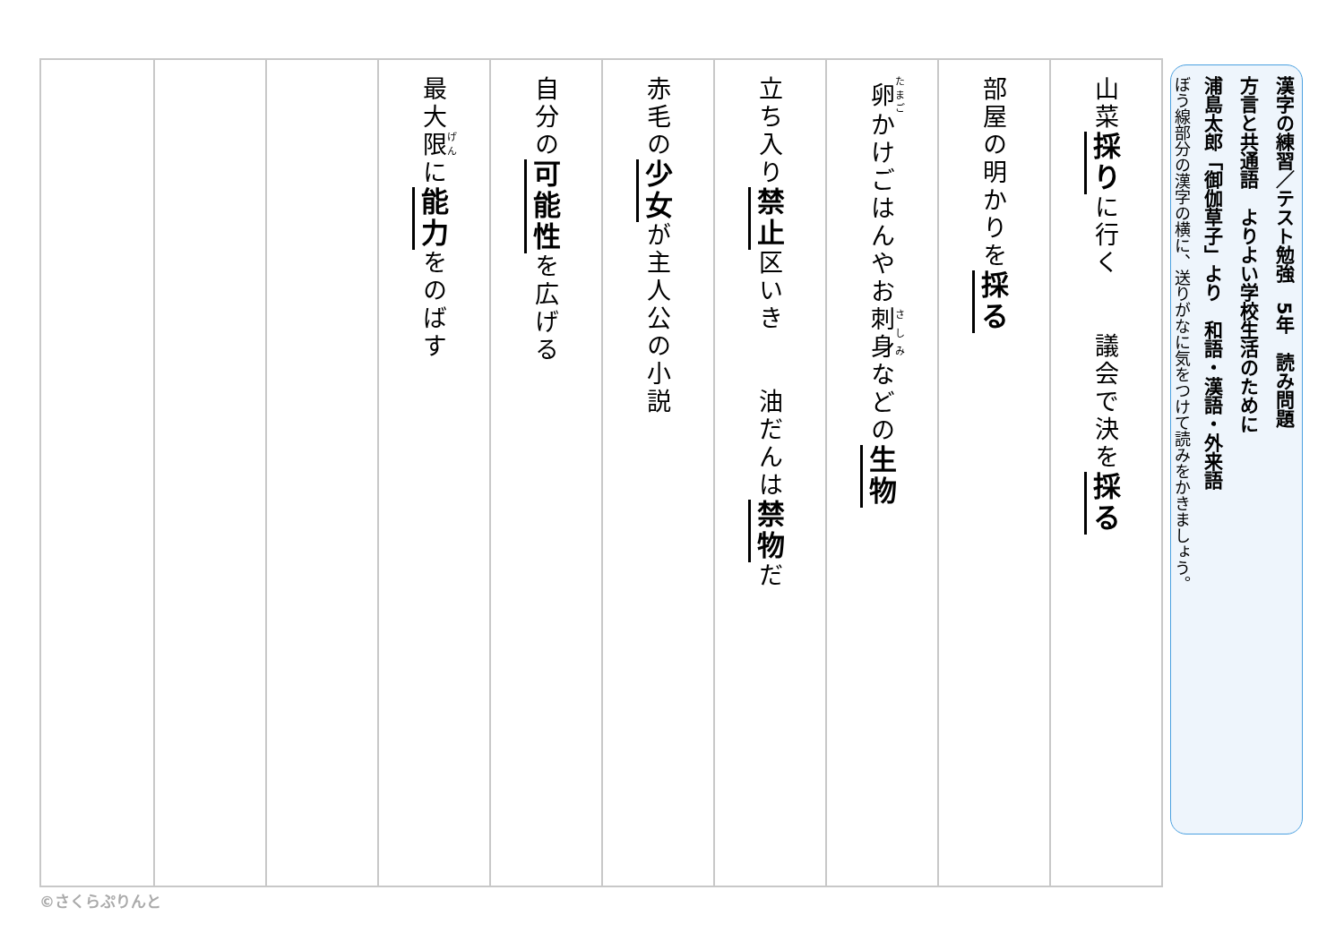漢字の練習／テスト勉強　5年　読み問題
方言と共通語　よりよい学校生活のために
浦島太郎「御伽草子」より　和語・漢語・外来語
ぼう線部分の漢字の横に、送りがなに気をつけて読みをかきましょう。
山菜採りに行く　　議会で決を採る
部屋の明かりを採る
卵かけごはんやお刺身などの生物
立ち入り禁止区いき　　油だんは禁物だ
赤毛の少女が主人公の小説
自分の可能性を広げる
最大限に能力をのばす
©さくらぷりんと